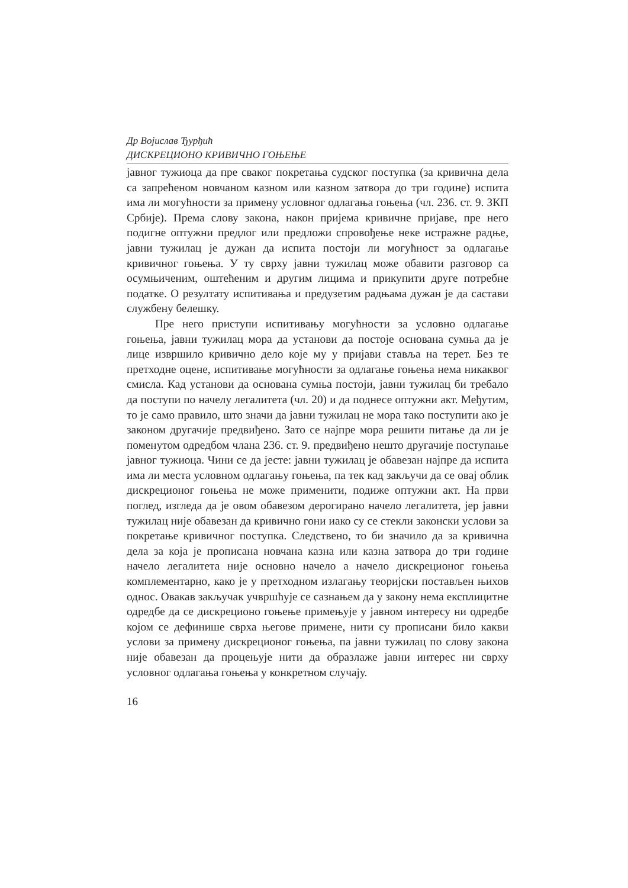Др Војислав Ђурђић
ДИСКРЕЦИОНО КРИВИЧНО ГОЊЕЊЕ
јавног тужиоца да пре сваког покретања судског поступка (за кривична дела са запрећеном новчаном казном или казном затвора до три године) испита има ли могућности за примену условног одлагања гоњења (чл. 236. ст. 9. ЗКП Србије). Према слову закона, након пријема кривичне пријаве, пре него подигне оптужни предлог или предложи спровођење неке истражне радње, јавни тужилац је дужан да испита постоји ли могућност за одлагање кривичног гоњења. У ту сврху јавни тужилац може обавити разговор са осумњиченим, оштећеним и другим лицима и прикупити друге потребне податке. О резултату испитивања и предузетим радњама дужан је да састави службену белешку.
Пре него приступи испитивању могућности за условно одлагање гоњења, јавни тужилац мора да установи да постоје основана сумња да је лице извршило кривично дело које му у пријави ставља на терет. Без те претходне оцене, испитивање могућности за одлагање гоњења нема никаквог смисла. Кад установи да основана сумња постоји, јавни тужилац би требало да поступи по начелу легалитета (чл. 20) и да поднесе оптужни акт. Међутим, то је само правило, што значи да јавни тужилац не мора тако поступити ако је законом другачије предвиђено. Зато се најпре мора решити питање да ли је поменутом одредбом члана 236. ст. 9. предвиђено нешто другачије поступање јавног тужиоца. Чини се да јесте: јавни тужилац је обавезан најпре да испита има ли места условном одлагању гоњења, па тек кад закључи да се овај облик дискреционог гоњења не може применити, подиже оптужни акт. На први поглед, изгледа да је овом обавезом дерогирано начело легалитета, јер јавни тужилац није обавезан да кривично гони иако су се стекли законски услови за покретање кривичног поступка. Следствено, то би значило да за кривична дела за која је прописана новчана казна или казна затвора до три године начело легалитета није основно начело а начело дискреционог гоњења комплементарно, како је у претходном излагању теоријски постављен њихов однос. Овакав закључак учвршћује се сазнањем да у закону нема експлицитне одредбе да се дискреционо гоњење примењује у јавном интересу ни одредбе којом се дефинише сврха његове примене, нити су прописани било какви услови за примену дискреционог гоњења, па јавни тужилац по слову закона није обавезан да процењује нити да образлаже јавни интерес ни сврху условног одлагања гоњења у конкретном случају.
16